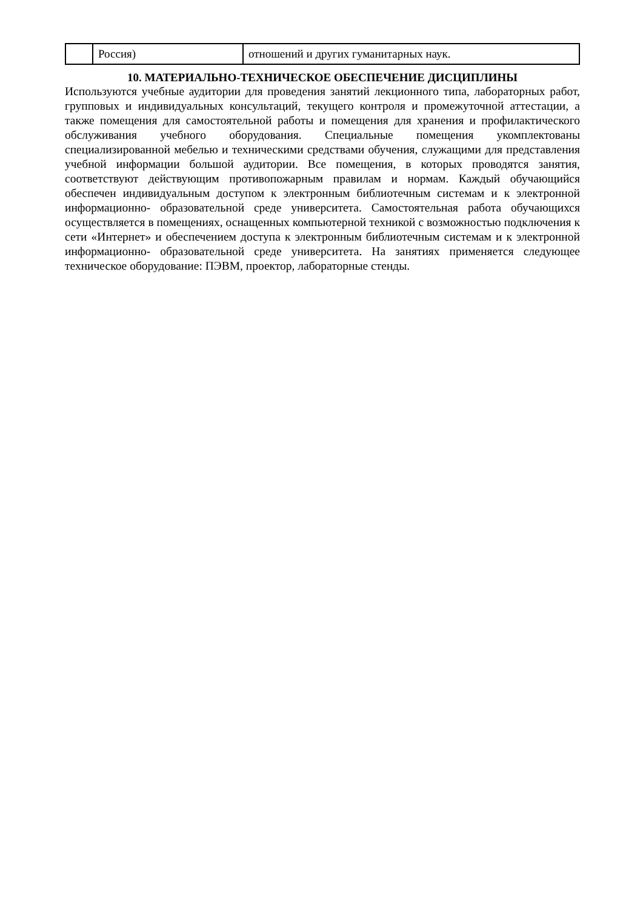| | Россия) | отношений и других гуманитарных наук. |
10. МАТЕРИАЛЬНО-ТЕХНИЧЕСКОЕ ОБЕСПЕЧЕНИЕ ДИСЦИПЛИНЫ
Используются учебные аудитории для проведения занятий лекционного типа, лабораторных работ, групповых и индивидуальных консультаций, текущего контроля и промежуточной аттестации, а также помещения для самостоятельной работы и помещения для хранения и профилактического обслуживания учебного оборудования. Специальные помещения укомплектованы специализированной мебелью и техническими средствами обучения, служащими для представления учебной информации большой аудитории. Все помещения, в которых проводятся занятия, соответствуют действующим противопожарным правилам и нормам. Каждый обучающийся обеспечен индивидуальным доступом к электронным библиотечным системам и к электронной информационно- образовательной среде университета. Самостоятельная работа обучающихся осуществляется в помещениях, оснащенных компьютерной техникой с возможностью подключения к сети «Интернет» и обеспечением доступа к электронным библиотечным системам и к электронной информационно- образовательной среде университета. На занятиях применяется следующее техническое оборудование: ПЭВМ, проектор, лабораторные стенды.